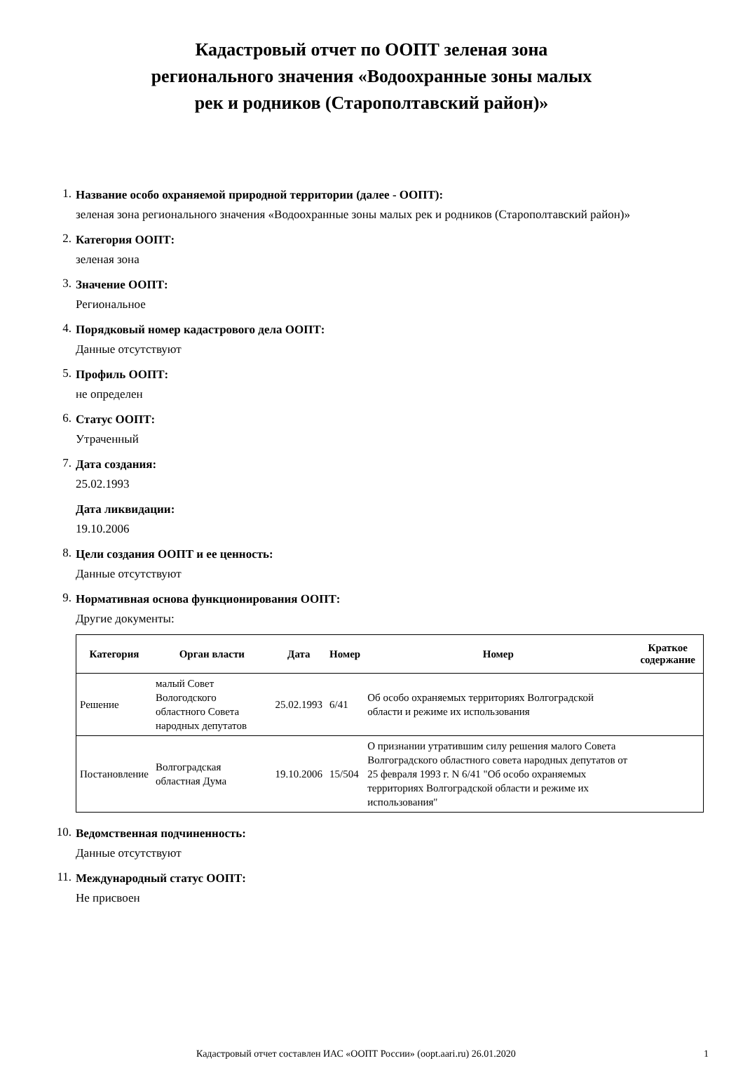Кадастровый отчет по ООПТ зеленая зона
регионального значения «Водоохранные зоны малых
рек и родников (Старополтавский район)»
1.
Название особо охраняемой природной территории (далее - ООПТ):
зеленая зона регионального значения «Водоохранные зоны малых рек и родников (Старополтавский район)»
2.
Категория ООПТ:
зеленая зона
3.
Значение ООПТ:
Региональное
4.
Порядковый номер кадастрового дела ООПТ:
Данные отсутствуют
5.
Профиль ООПТ:
не определен
6.
Статус ООПТ:
Утраченный
7.
Дата создания:
25.02.1993
Дата ликвидации:
19.10.2006
8.
Цели создания ООПТ и ее ценность:
Данные отсутствуют
9.
Нормативная основа функционирования ООПТ:
Другие документы:
| Категория | Орган власти | Дата | Номер | Номер | Краткое содержание |
| --- | --- | --- | --- | --- | --- |
| Решение | малый Совет Вологодского областного Совета народных депутатов | 25.02.1993 | 6/41 | Об особо охраняемых территориях Волгоградской области и режиме их использования | |
| Постановление | Волгоградская областная Дума | 19.10.2006 | 15/504 | О признании утратившим силу решения малого Совета Волгоградского областного совета народных депутатов от 25 февраля 1993 г. N 6/41 "Об особо охраняемых территориях Волгоградской области и режиме их использования" | |
10.
Ведомственная подчиненность:
Данные отсутствуют
11.
Международный статус ООПТ:
Не присвоен
Кадастровый отчет составлен ИАС «ООПТ России» (oopt.aari.ru) 26.01.2020 1